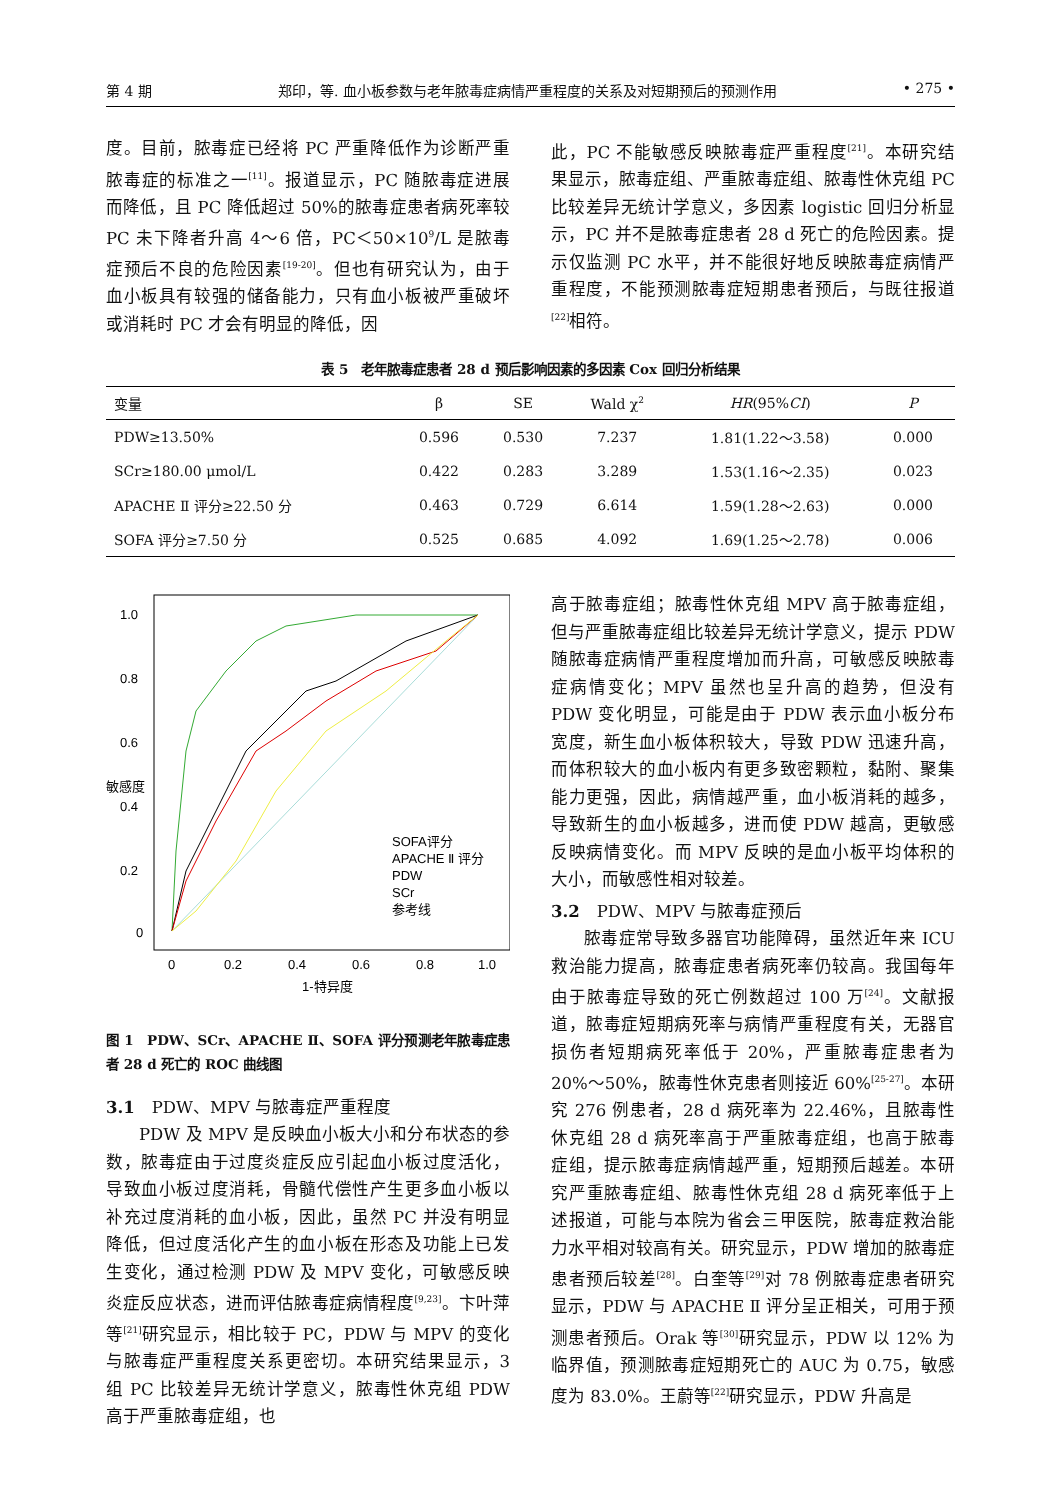第 4 期 郑印，等. 血小板参数与老年脓毒症病情严重程度的关系及对短期预后的预测作用 • 275 •
度。目前，脓毒症已经将 PC 严重降低作为诊断严重脓毒症的标准之一<sup>[11]</sup>。报道显示，PC 随脓毒症进展而降低，且 PC 降低超过 50%的脓毒症患者病死率较 PC 未下降者升高 4～6 倍，PC＜50×10<sup>9</sup>/L 是脓毒症预后不良的危险因素<sup>[19-20]</sup>。但也有研究认为，由于血小板具有较强的储备能力，只有血小板被严重破坏或消耗时 PC 才会有明显的降低，因
此，PC 不能敏感反映脓毒症严重程度<sup>[21]</sup>。本研究结果显示，脓毒症组、严重脓毒症组、脓毒性休克组 PC 比较差异无统计学意义，多因素 logistic 回归分析显示，PC 并不是脓毒症患者 28 d 死亡的危险因素。提示仅监测 PC 水平，并不能很好地反映脓毒症病情严重程度，不能预测脓毒症短期患者预后，与既往报道<sup>[22]</sup>相符。
表 5　老年脓毒症患者 28 d 预后影响因素的多因素 Cox 回归分析结果
| 变量 | β | SE | Wald χ<sup>2</sup> | HR (95% CI ) | P |
| --- | --- | --- | --- | --- | --- |
| PDW≥13.50% | 0.596 | 0.530 | 7.237 | 1.81(1.22～3.58) | 0.000 |
| SCr≥180.00 μmol/L | 0.422 | 0.283 | 3.289 | 1.53(1.16～2.35) | 0.023 |
| APACHE Ⅱ 评分≥22.50 分 | 0.463 | 0.729 | 6.614 | 1.59(1.28～2.63) | 0.000 |
| SOFA 评分≥7.50 分 | 0.525 | 0.685 | 4.092 | 1.69(1.25～2.78) | 0.006 |
1.0
0.8
0.6
0.4
0.2
0
0
0.2
0.4
0.6
0.8
1.0
1-特异度
敏感度
SOFA评分
APACHE Ⅱ 评分
PDW
SCr
参考线
图 1　PDW、SCr、APACHE Ⅱ、SOFA 评分预测老年脓毒症患者 28 d 死亡的 ROC 曲线图
3.1　PDW、MPV 与脓毒症严重程度
PDW 及 MPV 是反映血小板大小和分布状态的参数，脓毒症由于过度炎症反应引起血小板过度活化，导致血小板过度消耗，骨髓代偿性产生更多血小板以补充过度消耗的血小板，因此，虽然 PC 并没有明显降低，但过度活化产生的血小板在形态及功能上已发生变化，通过检测 PDW 及 MPV 变化，可敏感反映炎症反应状态，进而评估脓毒症病情程度<sup>[9,23]</sup>。卞叶萍等<sup>[21]</sup>研究显示，相比较于 PC，PDW 与 MPV 的变化与脓毒症严重程度关系更密切。本研究结果显示，3 组 PC 比较差异无统计学意义，脓毒性休克组 PDW 高于严重脓毒症组，也
高于脓毒症组；脓毒性休克组 MPV 高于脓毒症组，但与严重脓毒症组比较差异无统计学意义，提示 PDW 随脓毒症病情严重程度增加而升高，可敏感反映脓毒症病情变化；MPV 虽然也呈升高的趋势，但没有 PDW 变化明显，可能是由于 PDW 表示血小板分布宽度，新生血小板体积较大，导致 PDW 迅速升高，而体积较大的血小板内有更多致密颗粒，黏附、聚集能力更强，因此，病情越严重，血小板消耗的越多，导致新生的血小板越多，进而使 PDW 越高，更敏感反映病情变化。而 MPV 反映的是血小板平均体积的大小，而敏感性相对较差。
3.2　PDW、MPV 与脓毒症预后
脓毒症常导致多器官功能障碍，虽然近年来 ICU 救治能力提高，脓毒症患者病死率仍较高。我国每年由于脓毒症导致的死亡例数超过 100 万<sup>[24]</sup>。文献报道，脓毒症短期病死率与病情严重程度有关，无器官损伤者短期病死率低于 20%，严重脓毒症患者为 20%～50%，脓毒性休克患者则接近 60%<sup>[25-27]</sup>。本研究 276 例患者，28 d 病死率为 22.46%，且脓毒性休克组 28 d 病死率高于严重脓毒症组，也高于脓毒症组，提示脓毒症病情越严重，短期预后越差。本研究严重脓毒症组、脓毒性休克组 28 d 病死率低于上述报道，可能与本院为省会三甲医院，脓毒症救治能力水平相对较高有关。研究显示，PDW 增加的脓毒症患者预后较差<sup>[28]</sup>。白奎等<sup>[29]</sup>对 78 例脓毒症患者研究显示，PDW 与 APACHE Ⅱ 评分呈正相关，可用于预测患者预后。Orak 等<sup>[30]</sup>研究显示，PDW 以 12% 为临界值，预测脓毒症短期死亡的 AUC 为 0.75，敏感度为 83.0%。王蔚等<sup>[22]</sup>研究显示，PDW 升高是